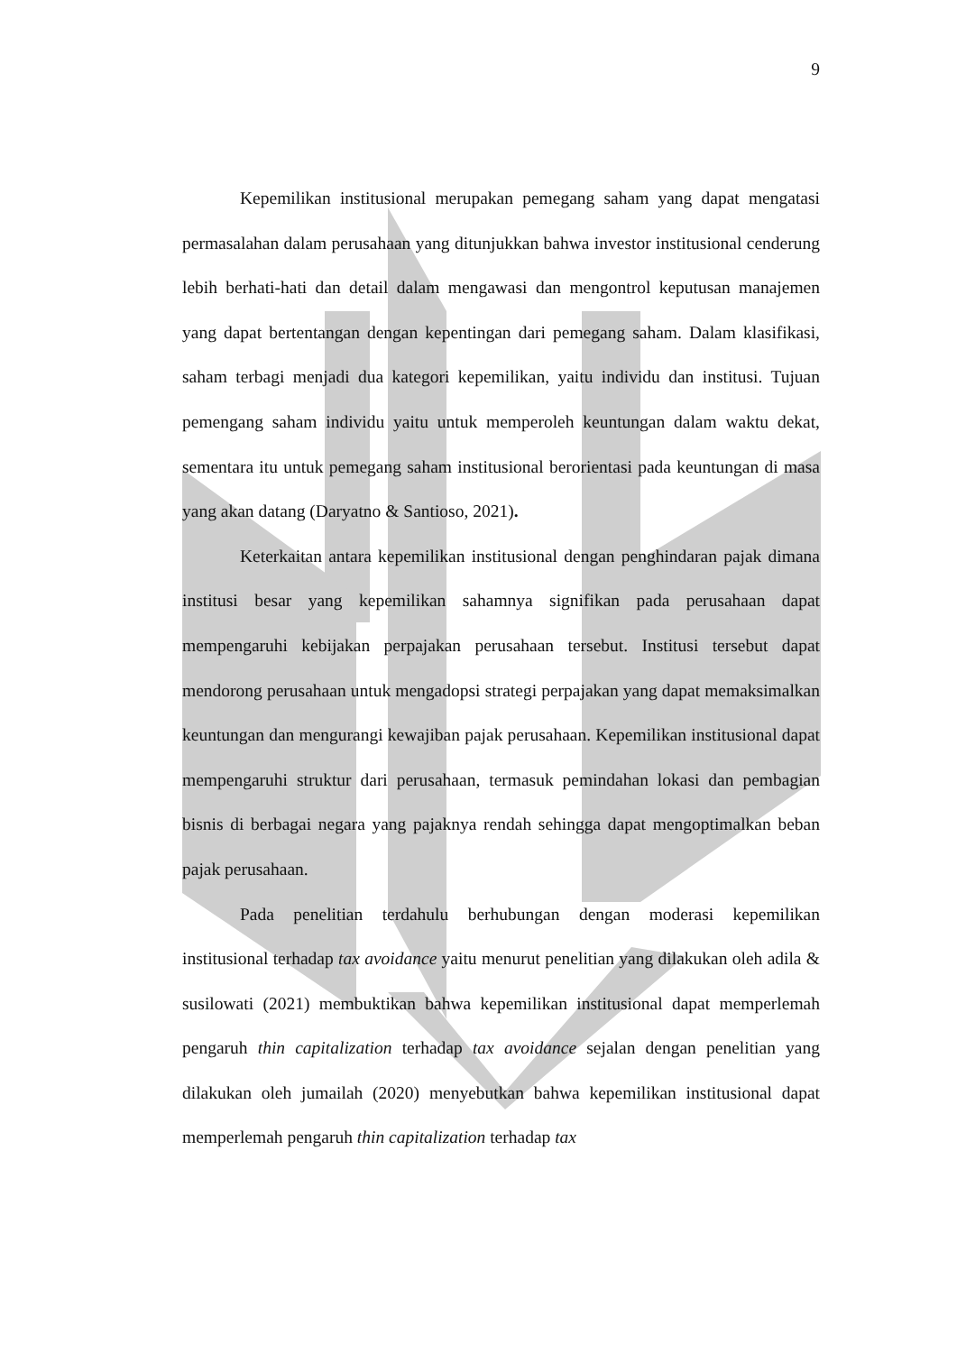9
Kepemilikan institusional merupakan pemegang saham yang dapat mengatasi permasalahan dalam perusahaan yang ditunjukkan bahwa investor institusional cenderung lebih berhati-hati dan detail dalam mengawasi dan mengontrol keputusan manajemen yang dapat bertentangan dengan kepentingan dari pemegang saham. Dalam klasifikasi, saham terbagi menjadi dua kategori kepemilikan, yaitu individu dan institusi. Tujuan pemengang saham individu yaitu untuk memperoleh keuntungan dalam waktu dekat, sementara itu untuk pemegang saham institusional berorientasi pada keuntungan di masa yang akan datang (Daryatno & Santioso, 2021).
Keterkaitan antara kepemilikan institusional dengan penghindaran pajak dimana institusi besar yang kepemilikan sahamnya signifikan pada perusahaan dapat mempengaruhi kebijakan perpajakan perusahaan tersebut. Institusi tersebut dapat mendorong perusahaan untuk mengadopsi strategi perpajakan yang dapat memaksimalkan keuntungan dan mengurangi kewajiban pajak perusahaan. Kepemilikan institusional dapat mempengaruhi struktur dari perusahaan, termasuk pemindahan lokasi dan pembagian bisnis di berbagai negara yang pajaknya rendah sehingga dapat mengoptimalkan beban pajak perusahaan.
Pada penelitian terdahulu berhubungan dengan moderasi kepemilikan institusional terhadap tax avoidance yaitu menurut penelitian yang dilakukan oleh adila & susilowati (2021) membuktikan bahwa kepemilikan institusional dapat memperlemah pengaruh thin capitalization terhadap tax avoidance sejalan dengan penelitian yang dilakukan oleh jumailah (2020) menyebutkan bahwa kepemilikan institusional dapat memperlemah pengaruh thin capitalization terhadap tax